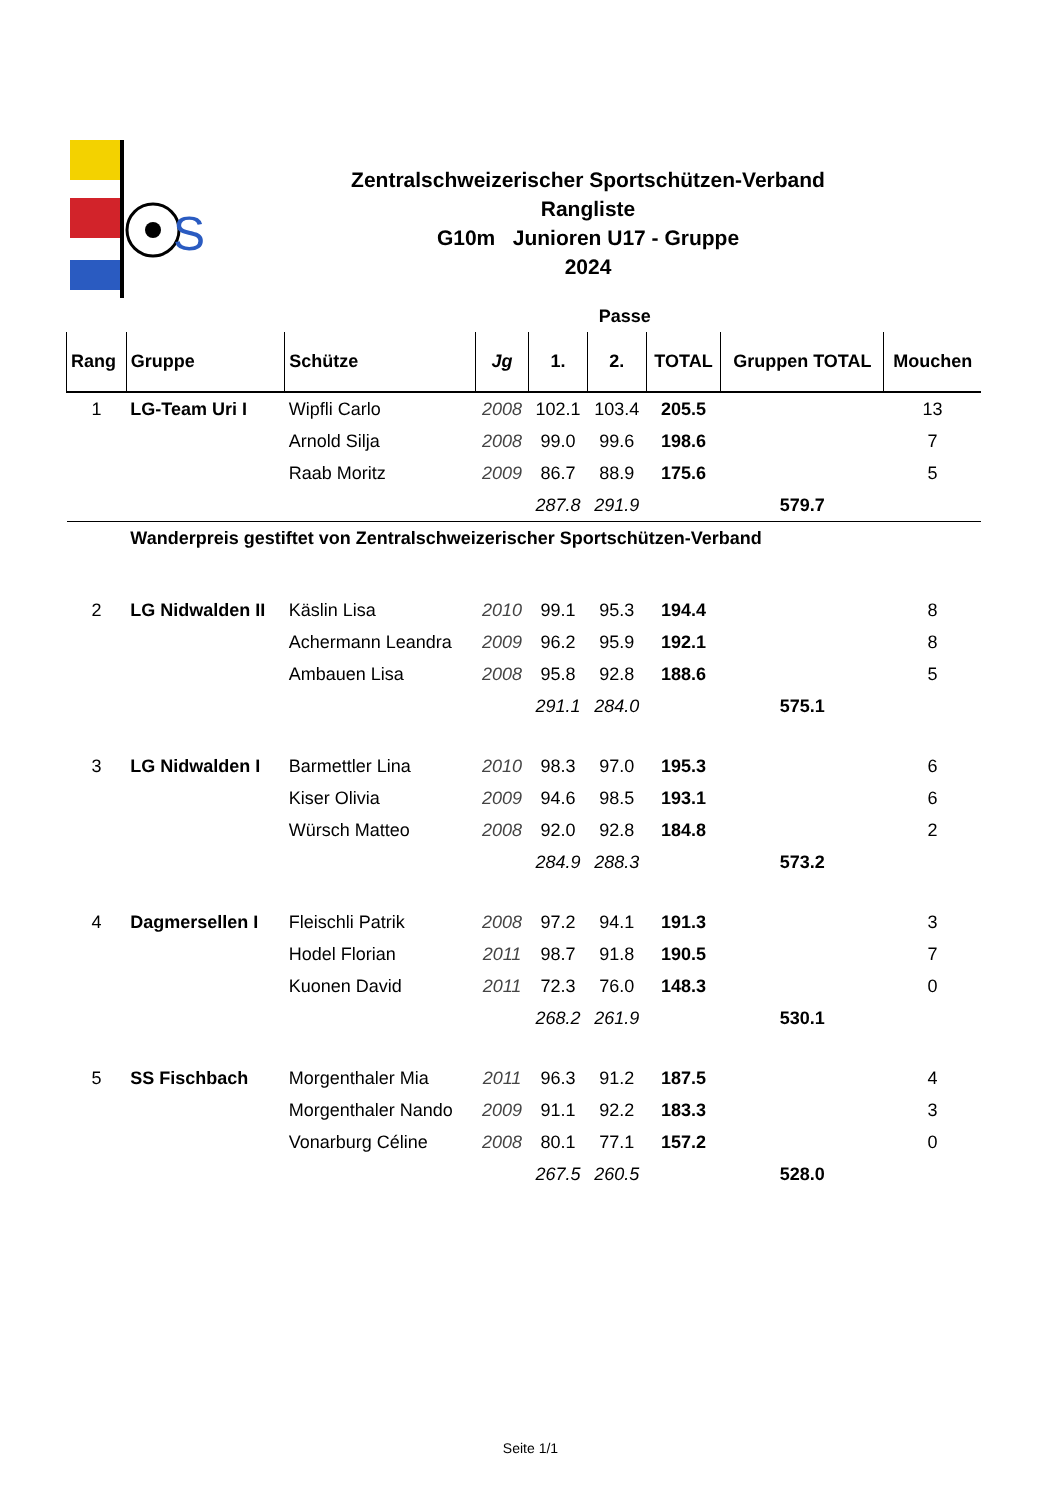S
Zentralschweizerischer Sportschützen-Verband
Rangliste
G10m Junioren U17 - Gruppe
2024
| | | | | Passe | | | | |
| Rang | Gruppe | Schütze | Jg | 1. | 2. | TOTAL | Gruppen TOTAL | Mouchen |
| 1 | LG-Team Uri I | Wipfli Carlo | 2008 | 102.1 | 103.4 | 205.5 | | 13 |
| | | Arnold Silja | 2008 | 99.0 | 99.6 | 198.6 | | 7 |
| | | Raab Moritz | 2009 | 86.7 | 88.9 | 175.6 | | 5 |
| | | | | 287.8 | 291.9 | | 579.7 | |
| | Wanderpreis gestiftet von Zentralschweizerischer Sportschützen-Verband | | | | | | | |
| 2 | LG Nidwalden II | Käslin Lisa | 2010 | 99.1 | 95.3 | 194.4 | | 8 |
| | | Achermann Leandra | 2009 | 96.2 | 95.9 | 192.1 | | 8 |
| | | Ambauen Lisa | 2008 | 95.8 | 92.8 | 188.6 | | 5 |
| | | | | 291.1 | 284.0 | | 575.1 | |
| 3 | LG Nidwalden I | Barmettler Lina | 2010 | 98.3 | 97.0 | 195.3 | | 6 |
| | | Kiser Olivia | 2009 | 94.6 | 98.5 | 193.1 | | 6 |
| | | Würsch Matteo | 2008 | 92.0 | 92.8 | 184.8 | | 2 |
| | | | | 284.9 | 288.3 | | 573.2 | |
| 4 | Dagmersellen I | Fleischli Patrik | 2008 | 97.2 | 94.1 | 191.3 | | 3 |
| | | Hodel Florian | 2011 | 98.7 | 91.8 | 190.5 | | 7 |
| | | Kuonen David | 2011 | 72.3 | 76.0 | 148.3 | | 0 |
| | | | | 268.2 | 261.9 | | 530.1 | |
| 5 | SS Fischbach | Morgenthaler Mia | 2011 | 96.3 | 91.2 | 187.5 | | 4 |
| | | Morgenthaler Nando | 2009 | 91.1 | 92.2 | 183.3 | | 3 |
| | | Vonarburg Céline | 2008 | 80.1 | 77.1 | 157.2 | | 0 |
| | | | | 267.5 | 260.5 | | 528.0 | |
Seite 1/1